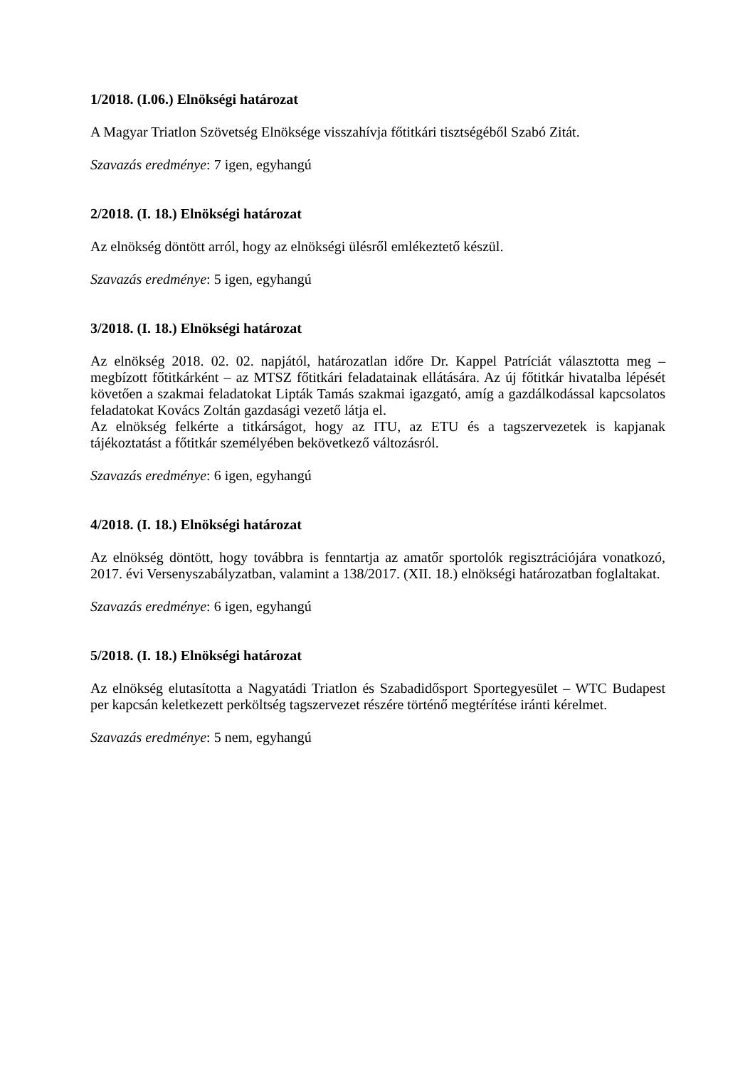1/2018. (I.06.) Elnökségi határozat
A Magyar Triatlon Szövetség Elnöksége visszahívja főtitkári tisztségéből Szabó Zitát.
Szavazás eredménye: 7 igen, egyhangú
2/2018. (I. 18.) Elnökségi határozat
Az elnökség döntött arról, hogy az elnökségi ülésről emlékeztető készül.
Szavazás eredménye: 5 igen, egyhangú
3/2018. (I. 18.) Elnökségi határozat
Az elnökség 2018. 02. 02. napjától, határozatlan időre Dr. Kappel Patríciát választotta meg – megbízott főtitkárként – az MTSZ főtitkári feladatainak ellátására. Az új főtitkár hivatalba lépését követően a szakmai feladatokat Lipták Tamás szakmai igazgató, amíg a gazdálkodással kapcsolatos feladatokat Kovács Zoltán gazdasági vezető látja el.
Az elnökség felkérte a titkárságot, hogy az ITU, az ETU és a tagszervezetek is kapjanak tájékoztatást a főtitkár személyében bekövetkező változásról.
Szavazás eredménye: 6 igen, egyhangú
4/2018. (I. 18.) Elnökségi határozat
Az elnökség döntött, hogy továbbra is fenntartja az amatőr sportolók regisztrációjára vonatkozó, 2017. évi Versenyszabályzatban, valamint a 138/2017. (XII. 18.) elnökségi határozatban foglaltakat.
Szavazás eredménye: 6 igen, egyhangú
5/2018. (I. 18.) Elnökségi határozat
Az elnökség elutasította a Nagyatádi Triatlon és Szabadidősport Sportegyesület – WTC Budapest per kapcsán keletkezett perköltség tagszervezet részére történő megtérítése iránti kérelmet.
Szavazás eredménye: 5 nem, egyhangú